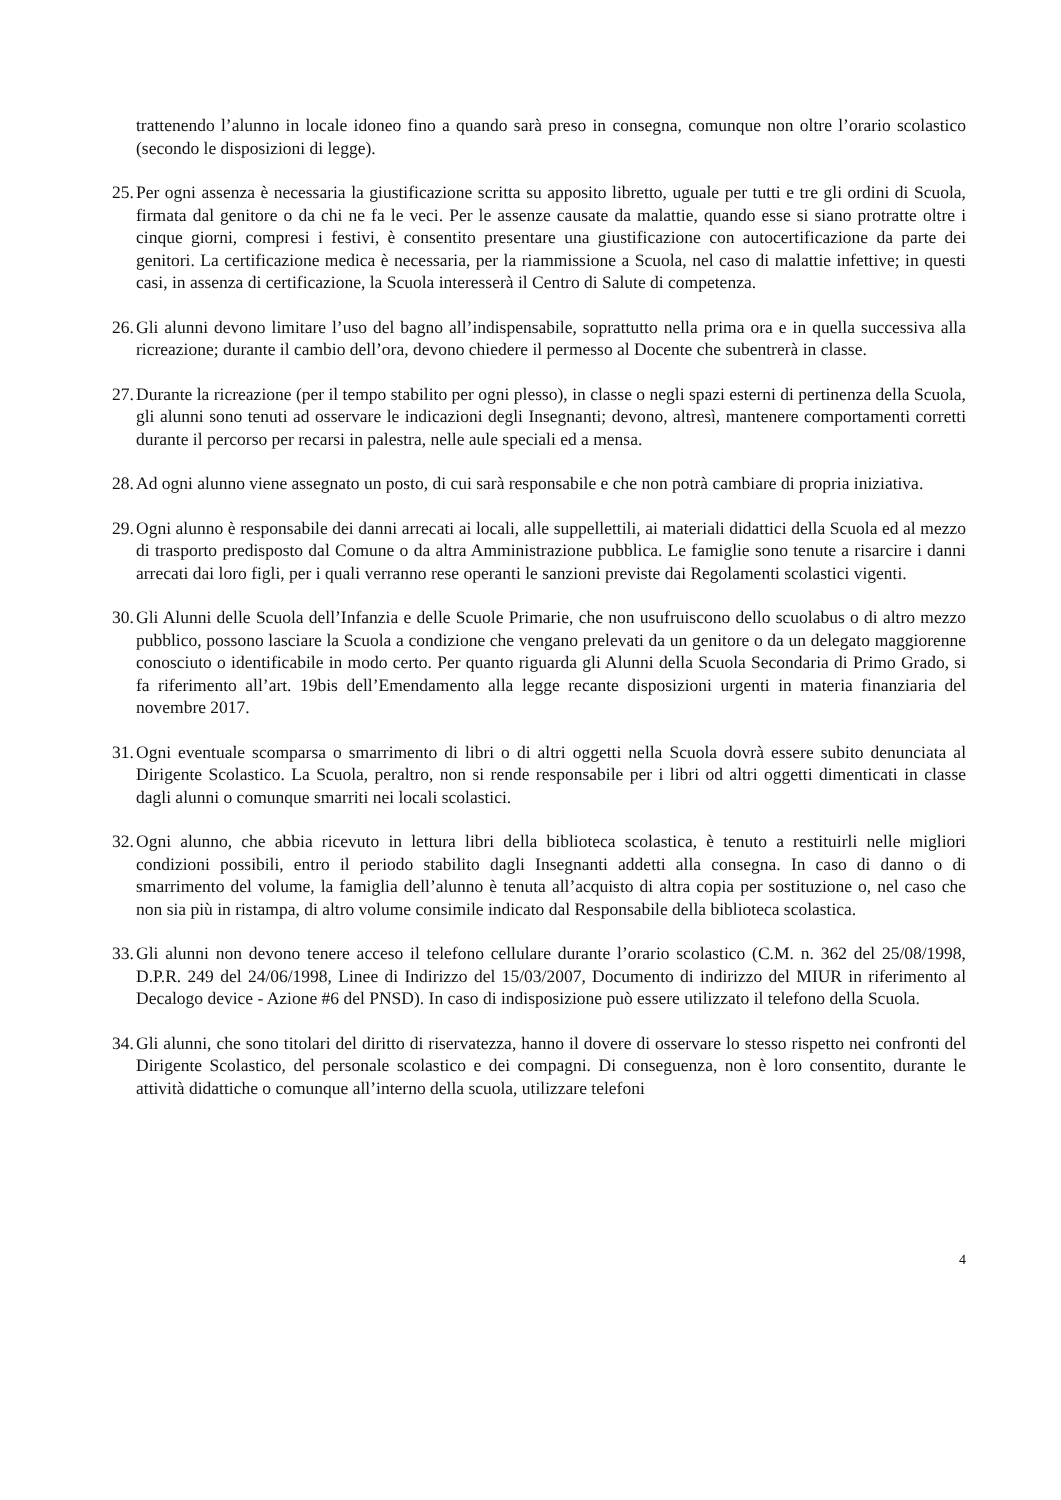trattenendo l’alunno in locale idoneo fino a quando sarà preso in consegna, comunque non oltre l’orario scolastico (secondo le disposizioni di legge).
25. Per ogni assenza è necessaria la giustificazione scritta su apposito libretto, uguale per tutti e tre gli ordini di Scuola, firmata dal genitore o da chi ne fa le veci. Per le assenze causate da malattie, quando esse si siano protratte oltre i cinque giorni, compresi i festivi, è consentito presentare una giustificazione con autocertificazione da parte dei genitori. La certificazione medica è necessaria, per la riammissione a Scuola, nel caso di malattie infettive; in questi casi, in assenza di certificazione, la Scuola interesserà il Centro di Salute di competenza.
26. Gli alunni devono limitare l’uso del bagno all’indispensabile, soprattutto nella prima ora e in quella successiva alla ricreazione; durante il cambio dell’ora, devono chiedere il permesso al Docente che subentrerà in classe.
27. Durante la ricreazione (per il tempo stabilito per ogni plesso), in classe o negli spazi esterni di pertinenza della Scuola, gli alunni sono tenuti ad osservare le indicazioni degli Insegnanti; devono, altresì, mantenere comportamenti corretti durante il percorso per recarsi in palestra, nelle aule speciali ed a mensa.
28. Ad ogni alunno viene assegnato un posto, di cui sarà responsabile e che non potrà cambiare di propria iniziativa.
29. Ogni alunno è responsabile dei danni arrecati ai locali, alle suppellettili, ai materiali didattici della Scuola ed al mezzo di trasporto predisposto dal Comune o da altra Amministrazione pubblica. Le famiglie sono tenute a risarcire i danni arrecati dai loro figli, per i quali verranno rese operanti le sanzioni previste dai Regolamenti scolastici vigenti.
30. Gli Alunni delle Scuola dell’Infanzia e delle Scuole Primarie, che non usufruiscono dello scuolabus o di altro mezzo pubblico, possono lasciare la Scuola a condizione che vengano prelevati da un genitore o da un delegato maggiorenne conosciuto o identificabile in modo certo. Per quanto riguarda gli Alunni della Scuola Secondaria di Primo Grado, si fa riferimento all’art. 19bis dell’Emendamento alla legge recante disposizioni urgenti in materia finanziaria del novembre 2017.
31. Ogni eventuale scomparsa o smarrimento di libri o di altri oggetti nella Scuola dovrà essere subito denunciata al Dirigente Scolastico. La Scuola, peraltro, non si rende responsabile per i libri od altri oggetti dimenticati in classe dagli alunni o comunque smarriti nei locali scolastici.
32. Ogni alunno, che abbia ricevuto in lettura libri della biblioteca scolastica, è tenuto a restituirli nelle migliori condizioni possibili, entro il periodo stabilito dagli Insegnanti addetti alla consegna. In caso di danno o di smarrimento del volume, la famiglia dell’alunno è tenuta all’acquisto di altra copia per sostituzione o, nel caso che non sia più in ristampa, di altro volume consimile indicato dal Responsabile della biblioteca scolastica.
33. Gli alunni non devono tenere acceso il telefono cellulare durante l’orario scolastico (C.M. n. 362 del 25/08/1998, D.P.R. 249 del 24/06/1998, Linee di Indirizzo del 15/03/2007, Documento di indirizzo del MIUR in riferimento al Decalogo device - Azione #6 del PNSD). In caso di indisposizione può essere utilizzato il telefono della Scuola.
34. Gli alunni, che sono titolari del diritto di riservatezza, hanno il dovere di osservare lo stesso rispetto nei confronti del Dirigente Scolastico, del personale scolastico e dei compagni. Di conseguenza, non è loro consentito, durante le attività didattiche o comunque all’interno della scuola, utilizzare telefoni
4